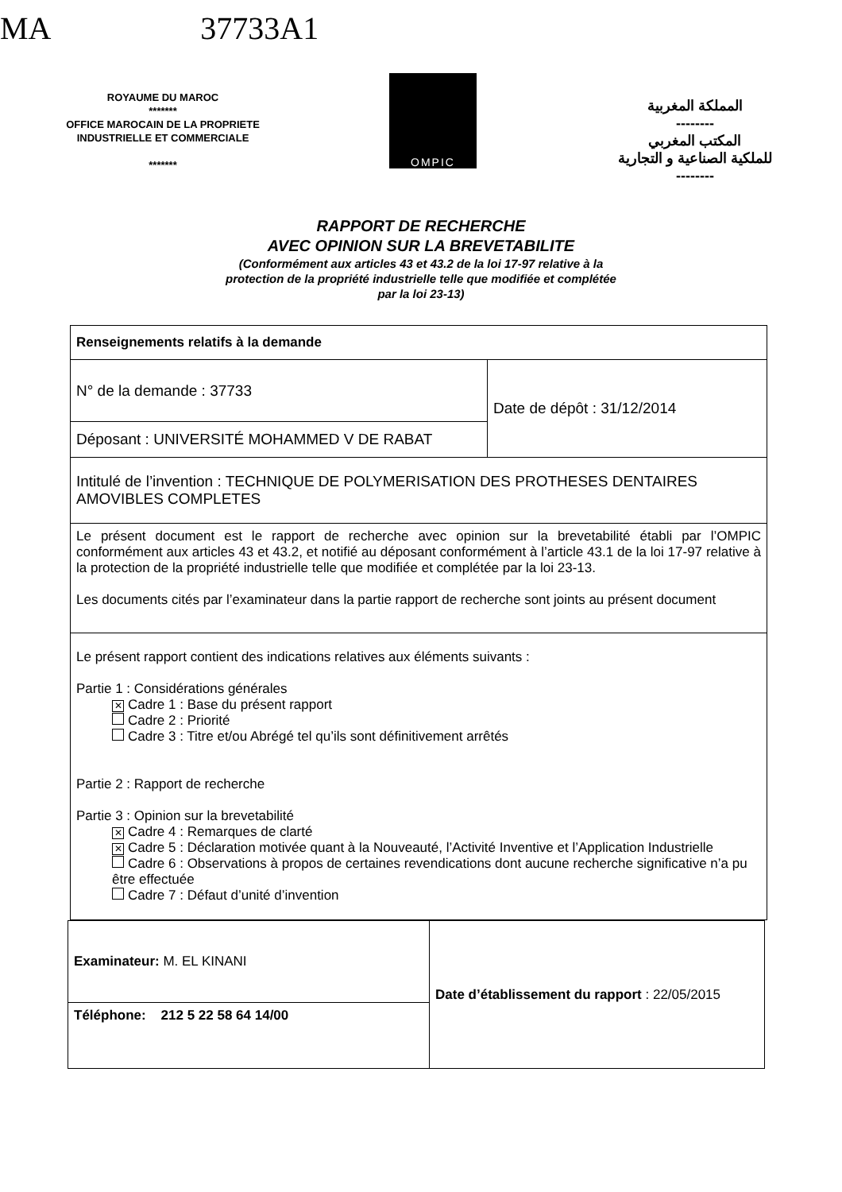MA 37733A1
ROYAUME DU MAROC
*******
OFFICE MAROCAIN DE LA PROPRIETE
INDUSTRIELLE ET COMMERCIALE
*******
OMPIC
المملكة المغربية
--------
المكتب المغربي
للملكية الصناعية و التجارية
--------
RAPPORT DE RECHERCHE
AVEC OPINION SUR LA BREVETABILITE
(Conformément aux articles 43 et 43.2 de la loi 17-97 relative à la
protection de la propriété industrielle telle que modifiée et complétée
par la loi 23-13)
| Renseignements relatifs à la demande | |
| N° de la demande : 37733 | Date de dépôt : 31/12/2014 |
| Déposant : UNIVERSITÉ MOHAMMED V DE RABAT | |
| Intitulé de l’invention : TECHNIQUE DE POLYMERISATION DES PROTHESES DENTAIRES AMOVIBLES COMPLETES | |
| Le présent document est le rapport de recherche avec opinion sur la brevetabilité établi par l’OMPIC conformément aux articles 43 et 43.2, et notifié au déposant conformément à l’article 43.1 de la loi 17-97 relative à la protection de la propriété industrielle telle que modifiée et complétée par la loi 23-13. Les documents cités par l’examinateur dans la partie rapport de recherche sont joints au présent document | |
| Le présent rapport contient des indications relatives aux éléments suivants : Partie 1 : Considérations générales ✕ Cadre 1 : Base du présent rapport Cadre 2 : Priorité Cadre 3 : Titre et/ou Abrégé tel qu’ils sont définitivement arrêtés Partie 2 : Rapport de recherche Partie 3 : Opinion sur la brevetabilité ✕ Cadre 4 : Remarques de clarté ✕ Cadre 5 : Déclaration motivée quant à la Nouveauté, l’Activité Inventive et l’Application Industrielle Cadre 6 : Observations à propos de certaines revendications dont aucune recherche significative n’a pu être effectuée Cadre 7 : Défaut d’unité d’invention | |
| Examinateur: M. EL KINANI | Date d’établissement du rapport : 22/05/2015 |
| Téléphone: 212 5 22 58 64 14/00 | |